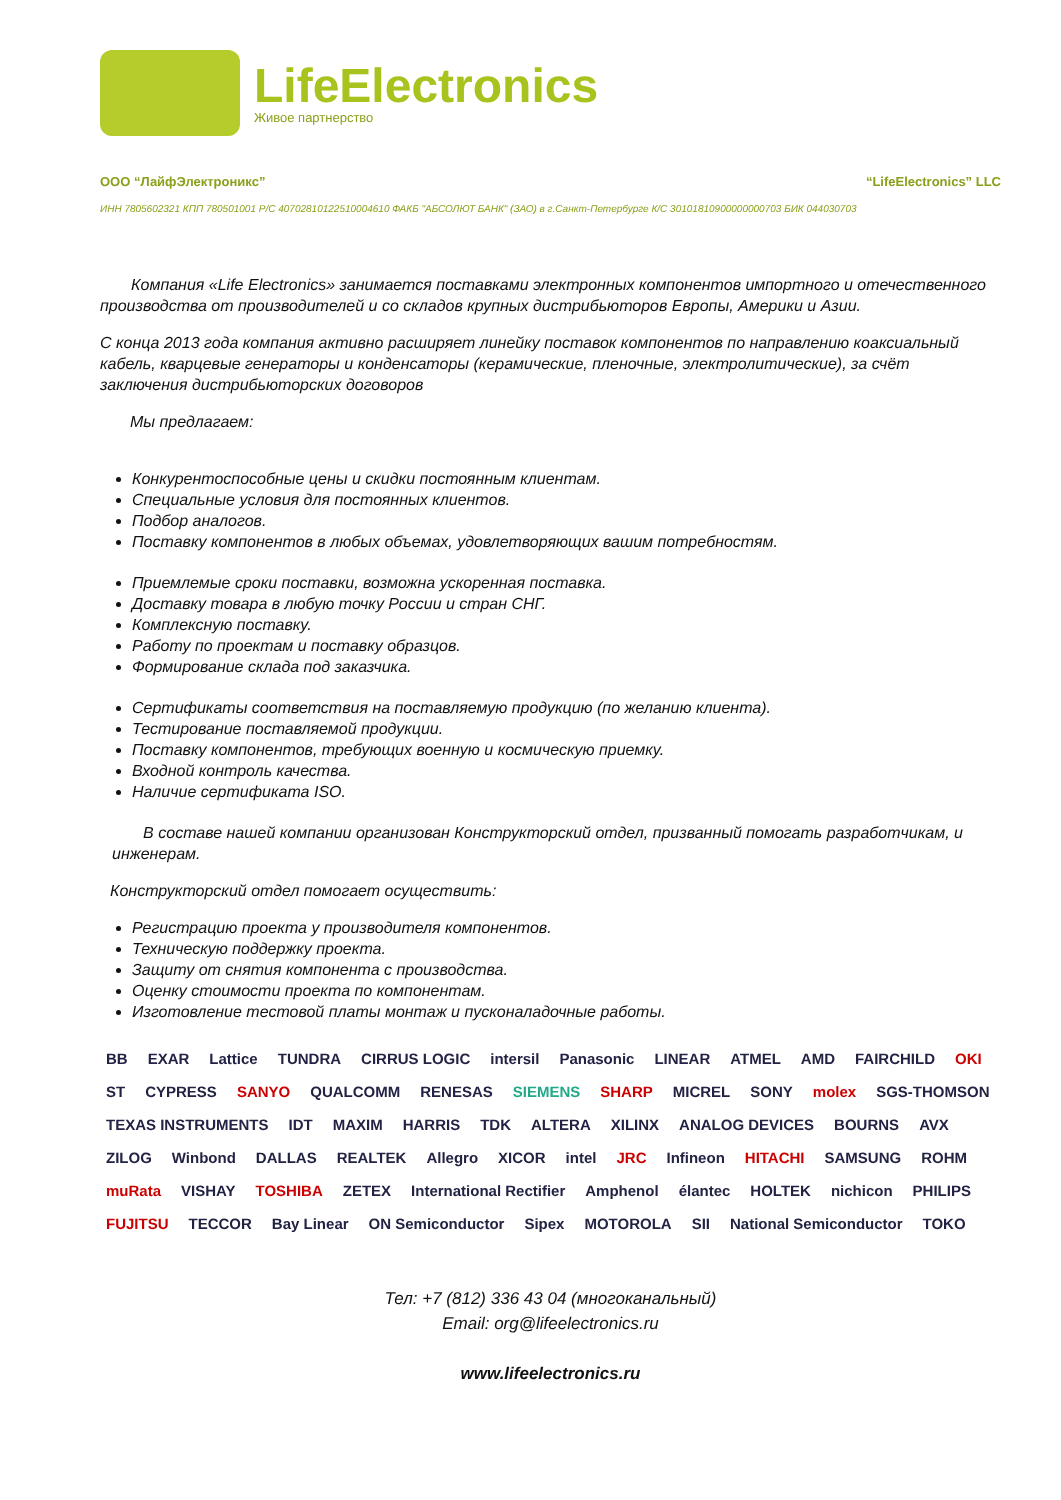LifeElectronics
Живое партнерство
ООО “ЛайфЭлектроникс” “LifeElectronics” LLC
ИНН 7805602321 КПП 780501001 Р/С 40702810122510004610 ФАКБ "АБСОЛЮТ БАНК" (ЗАО) в г.Санкт-Петербурге К/С 30101810900000000703 БИК 044030703
Компания «Life Electronics» занимается поставками электронных компонентов импортного и отечественного производства от производителей и со складов крупных дистрибьюторов Европы, Америки и Азии.
С конца 2013 года компания активно расширяет линейку поставок компонентов по направлению коаксиальный кабель, кварцевые генераторы и конденсаторы (керамические, пленочные, электролитические), за счёт заключения дистрибьюторских договоров
Мы предлагаем:
Конкурентоспособные цены и скидки постоянным клиентам.
Специальные условия для постоянных клиентов.
Подбор аналогов.
Поставку компонентов в любых объемах, удовлетворяющих вашим потребностям.
Приемлемые сроки поставки, возможна ускоренная поставка.
Доставку товара в любую точку России и стран СНГ.
Комплексную поставку.
Работу по проектам и поставку образцов.
Формирование склада под заказчика.
Сертификаты соответствия на поставляемую продукцию (по желанию клиента).
Тестирование поставляемой продукции.
Поставку компонентов, требующих военную и космическую приемку.
Входной контроль качества.
Наличие сертификата ISO.
В составе нашей компании организован Конструкторский отдел, призванный помогать разработчикам, и инженерам.
Конструкторский отдел помогает осуществить:
Регистрацию проекта у производителя компонентов.
Техническую поддержку проекта.
Защиту от снятия компонента с производства.
Оценку стоимости проекта по компонентам.
Изготовление тестовой платы монтаж и пусконаладочные работы.
BB EXAR Lattice TUNDRA CIRRUS LOGIC intersil Panasonic LINEAR ATMEL AMD FAIRCHILD OKI ST CYPRESS SANYO QUALCOMM RENESAS SIEMENS SHARP MICREL SONY molex SGS-THOMSON TEXAS INSTRUMENTS IDT MAXIM HARRIS TDK ALTERA XILINX ANALOG DEVICES BOURNS AVX ZILOG Winbond DALLAS REALTEK Allegro XICOR intel JRC Infineon HITACHI SAMSUNG ROHM muRata VISHAY TOSHIBA ZETEX International Rectifier Amphenol élantec HOLTEK nichicon PHILIPS FUJITSU TECCOR Bay Linear ON Semiconductor Sipex MOTOROLA SII National Semiconductor TOKO
Тел: +7 (812) 336 43 04 (многоканальный)
Email: org@lifeelectronics.ru
www.lifeelectronics.ru